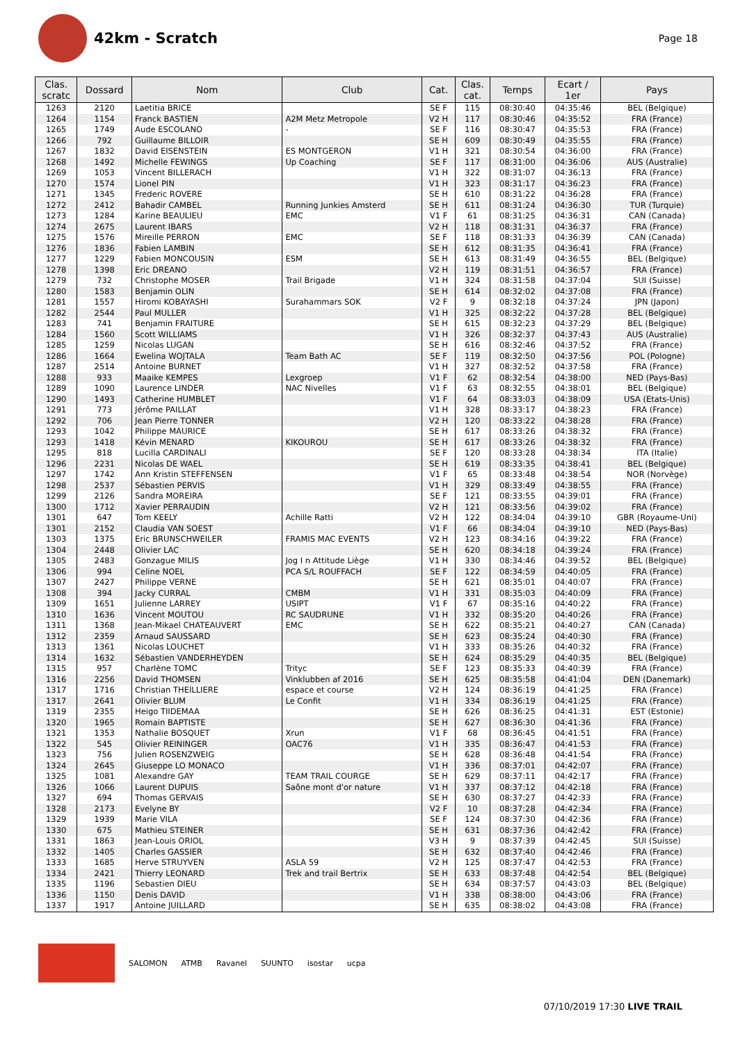42km - Scratch
Page 18
| Clas. scratc | Dossard | Nom | Club | Cat. | Clas. cat. | Temps | Ecart / 1er | Pays |
| --- | --- | --- | --- | --- | --- | --- | --- | --- |
| 1263 | 2120 | Laetitia BRICE | | SE F | 115 | 08:30:40 | 04:35:46 | BEL (Belgique) |
| 1264 | 1154 | Franck BASTIEN | A2M Metz Metropole | V2 H | 117 | 08:30:46 | 04:35:52 | FRA (France) |
| 1265 | 1749 | Aude ESCOLANO | - | SE F | 116 | 08:30:47 | 04:35:53 | FRA (France) |
| 1266 | 792 | Guillaume BILLOIR | | SE H | 609 | 08:30:49 | 04:35:55 | FRA (France) |
| 1267 | 1832 | David EISENSTEIN | ES MONTGERON | V1 H | 321 | 08:30:54 | 04:36:00 | FRA (France) |
| 1268 | 1492 | Michelle FEWINGS | Up Coaching | SE F | 117 | 08:31:00 | 04:36:06 | AUS (Australie) |
| 1269 | 1053 | Vincent BILLERACH | | V1 H | 322 | 08:31:07 | 04:36:13 | FRA (France) |
| 1270 | 1574 | Lionel PIN | | V1 H | 323 | 08:31:17 | 04:36:23 | FRA (France) |
| 1271 | 1345 | Frederic ROVERE | | SE H | 610 | 08:31:22 | 04:36:28 | FRA (France) |
| 1272 | 2412 | Bahadir CAMBEL | Running Junkies Amsterd | SE H | 611 | 08:31:24 | 04:36:30 | TUR (Turquie) |
| 1273 | 1284 | Karine BEAULIEU | EMC | V1 F | 61 | 08:31:25 | 04:36:31 | CAN (Canada) |
| 1274 | 2675 | Laurent IBARS | | V2 H | 118 | 08:31:31 | 04:36:37 | FRA (France) |
| 1275 | 1576 | Mireille PERRON | EMC | SE F | 118 | 08:31:33 | 04:36:39 | CAN (Canada) |
| 1276 | 1836 | Fabien LAMBIN | | SE H | 612 | 08:31:35 | 04:36:41 | FRA (France) |
| 1277 | 1229 | Fabien MONCOUSIN | ESM | SE H | 613 | 08:31:49 | 04:36:55 | BEL (Belgique) |
| 1278 | 1398 | Eric DREANO | | V2 H | 119 | 08:31:51 | 04:36:57 | FRA (France) |
| 1279 | 732 | Christophe MOSER | Trail Brigade | V1 H | 324 | 08:31:58 | 04:37:04 | SUI (Suisse) |
| 1280 | 1583 | Benjamin OLIN | | SE H | 614 | 08:32:02 | 04:37:08 | FRA (France) |
| 1281 | 1557 | Hiromi KOBAYASHI | Surahammars SOK | V2 F | 9 | 08:32:18 | 04:37:24 | JPN (Japon) |
| 1282 | 2544 | Paul MULLER | | V1 H | 325 | 08:32:22 | 04:37:28 | BEL (Belgique) |
| 1283 | 741 | Benjamin FRAITURE | | SE H | 615 | 08:32:23 | 04:37:29 | BEL (Belgique) |
| 1284 | 1560 | Scott WILLIAMS | | V1 H | 326 | 08:32:37 | 04:37:43 | AUS (Australie) |
| 1285 | 1259 | Nicolas LUGAN | | SE H | 616 | 08:32:46 | 04:37:52 | FRA (France) |
| 1286 | 1664 | Ewelina WOJTALA | Team Bath AC | SE F | 119 | 08:32:50 | 04:37:56 | POL (Pologne) |
| 1287 | 2514 | Antoine BURNET | | V1 H | 327 | 08:32:52 | 04:37:58 | FRA (France) |
| 1288 | 933 | Maaike KEMPES | Lexgroep | V1 F | 62 | 08:32:54 | 04:38:00 | NED (Pays-Bas) |
| 1289 | 1090 | Laurence LINDER | NAC Nivelles | V1 F | 63 | 08:32:55 | 04:38:01 | BEL (Belgique) |
| 1290 | 1493 | Catherine HUMBLET | | V1 F | 64 | 08:33:03 | 04:38:09 | USA (Etats-Unis) |
| 1291 | 773 | Jérôme PAILLAT | | V1 H | 328 | 08:33:17 | 04:38:23 | FRA (France) |
| 1292 | 706 | Jean Pierre TONNER | | V2 H | 120 | 08:33:22 | 04:38:28 | FRA (France) |
| 1293 | 1042 | Philippe MAURICE | | SE H | 617 | 08:33:26 | 04:38:32 | FRA (France) |
| 1293 | 1418 | Kévin MENARD | KIKOUROU | SE H | 617 | 08:33:26 | 04:38:32 | FRA (France) |
| 1295 | 818 | Lucilla CARDINALI | | SE F | 120 | 08:33:28 | 04:38:34 | ITA (Italie) |
| 1296 | 2231 | Nicolas DE WAEL | | SE H | 619 | 08:33:35 | 04:38:41 | BEL (Belgique) |
| 1297 | 1742 | Ann Kristin STEFFENSEN | | V1 F | 65 | 08:33:48 | 04:38:54 | NOR (Norvège) |
| 1298 | 2537 | Sébastien PERVIS | | V1 H | 329 | 08:33:49 | 04:38:55 | FRA (France) |
| 1299 | 2126 | Sandra MOREIRA | | SE F | 121 | 08:33:55 | 04:39:01 | FRA (France) |
| 1300 | 1712 | Xavier PERRAUDIN | | V2 H | 121 | 08:33:56 | 04:39:02 | FRA (France) |
| 1301 | 647 | Tom KEELY | Achille Ratti | V2 H | 122 | 08:34:04 | 04:39:10 | GBR (Royaume-Uni) |
| 1301 | 2152 | Claudia VAN SOEST | | V1 F | 66 | 08:34:04 | 04:39:10 | NED (Pays-Bas) |
| 1303 | 1375 | Eric BRUNSCHWEILER | FRAMIS MAC EVENTS | V2 H | 123 | 08:34:16 | 04:39:22 | FRA (France) |
| 1304 | 2448 | Olivier LAC | | SE H | 620 | 08:34:18 | 04:39:24 | FRA (France) |
| 1305 | 2483 | Gonzague MILIS | Jog I n Attitude Liège | V1 H | 330 | 08:34:46 | 04:39:52 | BEL (Belgique) |
| 1306 | 994 | Celine NOEL | PCA S/L ROUFFACH | SE F | 122 | 08:34:59 | 04:40:05 | FRA (France) |
| 1307 | 2427 | Philippe VERNE | | SE H | 621 | 08:35:01 | 04:40:07 | FRA (France) |
| 1308 | 394 | Jacky CURRAL | CMBM | V1 H | 331 | 08:35:03 | 04:40:09 | FRA (France) |
| 1309 | 1651 | Julienne LARREY | USIPT | V1 F | 67 | 08:35:16 | 04:40:22 | FRA (France) |
| 1310 | 1636 | Vincent MOUTOU | RC SAUDRUNE | V1 H | 332 | 08:35:20 | 04:40:26 | FRA (France) |
| 1311 | 1368 | Jean-Mikael CHATEAUVERT | EMC | SE H | 622 | 08:35:21 | 04:40:27 | CAN (Canada) |
| 1312 | 2359 | Arnaud SAUSSARD | | SE H | 623 | 08:35:24 | 04:40:30 | FRA (France) |
| 1313 | 1361 | Nicolas LOUCHET | | V1 H | 333 | 08:35:26 | 04:40:32 | FRA (France) |
| 1314 | 1632 | Sébastien VANDERHEYDEN | | SE H | 624 | 08:35:29 | 04:40:35 | BEL (Belgique) |
| 1315 | 957 | Charlène TOMC | Trityc | SE F | 123 | 08:35:33 | 04:40:39 | FRA (France) |
| 1316 | 2256 | David THOMSEN | Vinklubben af 2016 | SE H | 625 | 08:35:58 | 04:41:04 | DEN (Danemark) |
| 1317 | 1716 | Christian THEILLIERE | espace et course | V2 H | 124 | 08:36:19 | 04:41:25 | FRA (France) |
| 1317 | 2641 | Olivier BLUM | Le Confit | V1 H | 334 | 08:36:19 | 04:41:25 | FRA (France) |
| 1319 | 2355 | Heigo TIIDEMAA | | SE H | 626 | 08:36:25 | 04:41:31 | EST (Estonie) |
| 1320 | 1965 | Romain BAPTISTE | | SE H | 627 | 08:36:30 | 04:41:36 | FRA (France) |
| 1321 | 1353 | Nathalie BOSQUET | Xrun | V1 F | 68 | 08:36:45 | 04:41:51 | FRA (France) |
| 1322 | 545 | Olivier REININGER | OAC76 | V1 H | 335 | 08:36:47 | 04:41:53 | FRA (France) |
| 1323 | 756 | Julien ROSENZWEIG | | SE H | 628 | 08:36:48 | 04:41:54 | FRA (France) |
| 1324 | 2645 | Giuseppe LO MONACO | | V1 H | 336 | 08:37:01 | 04:42:07 | FRA (France) |
| 1325 | 1081 | Alexandre GAY | TEAM TRAIL COURGE | SE H | 629 | 08:37:11 | 04:42:17 | FRA (France) |
| 1326 | 1066 | Laurent DUPUIS | Saône mont d'or nature | V1 H | 337 | 08:37:12 | 04:42:18 | FRA (France) |
| 1327 | 694 | Thomas GERVAIS | | SE H | 630 | 08:37:27 | 04:42:33 | FRA (France) |
| 1328 | 2173 | Evelyne BY | | V2 F | 10 | 08:37:28 | 04:42:34 | FRA (France) |
| 1329 | 1939 | Marie VILA | | SE F | 124 | 08:37:30 | 04:42:36 | FRA (France) |
| 1330 | 675 | Mathieu STEINER | | SE H | 631 | 08:37:36 | 04:42:42 | FRA (France) |
| 1331 | 1863 | Jean-Louis ORIOL | | V3 H | 9 | 08:37:39 | 04:42:45 | SUI (Suisse) |
| 1332 | 1405 | Charles GASSIER | | SE H | 632 | 08:37:40 | 04:42:46 | FRA (France) |
| 1333 | 1685 | Herve STRUYVEN | ASLA 59 | V2 H | 125 | 08:37:47 | 04:42:53 | FRA (France) |
| 1334 | 2421 | Thierry LEONARD | Trek and trail Bertrix | SE H | 633 | 08:37:48 | 04:42:54 | BEL (Belgique) |
| 1335 | 1196 | Sebastien DIEU | | SE H | 634 | 08:37:57 | 04:43:03 | BEL (Belgique) |
| 1336 | 1150 | Denis DAVID | | V1 H | 338 | 08:38:00 | 04:43:06 | FRA (France) |
| 1337 | 1917 | Antoine JUILLARD | | SE H | 635 | 08:38:02 | 04:43:08 | FRA (France) |
SALOMON ATMB Ravanel SUUNTO isostar ucpa
07/10/2019 17:30 LIVE TRAIL